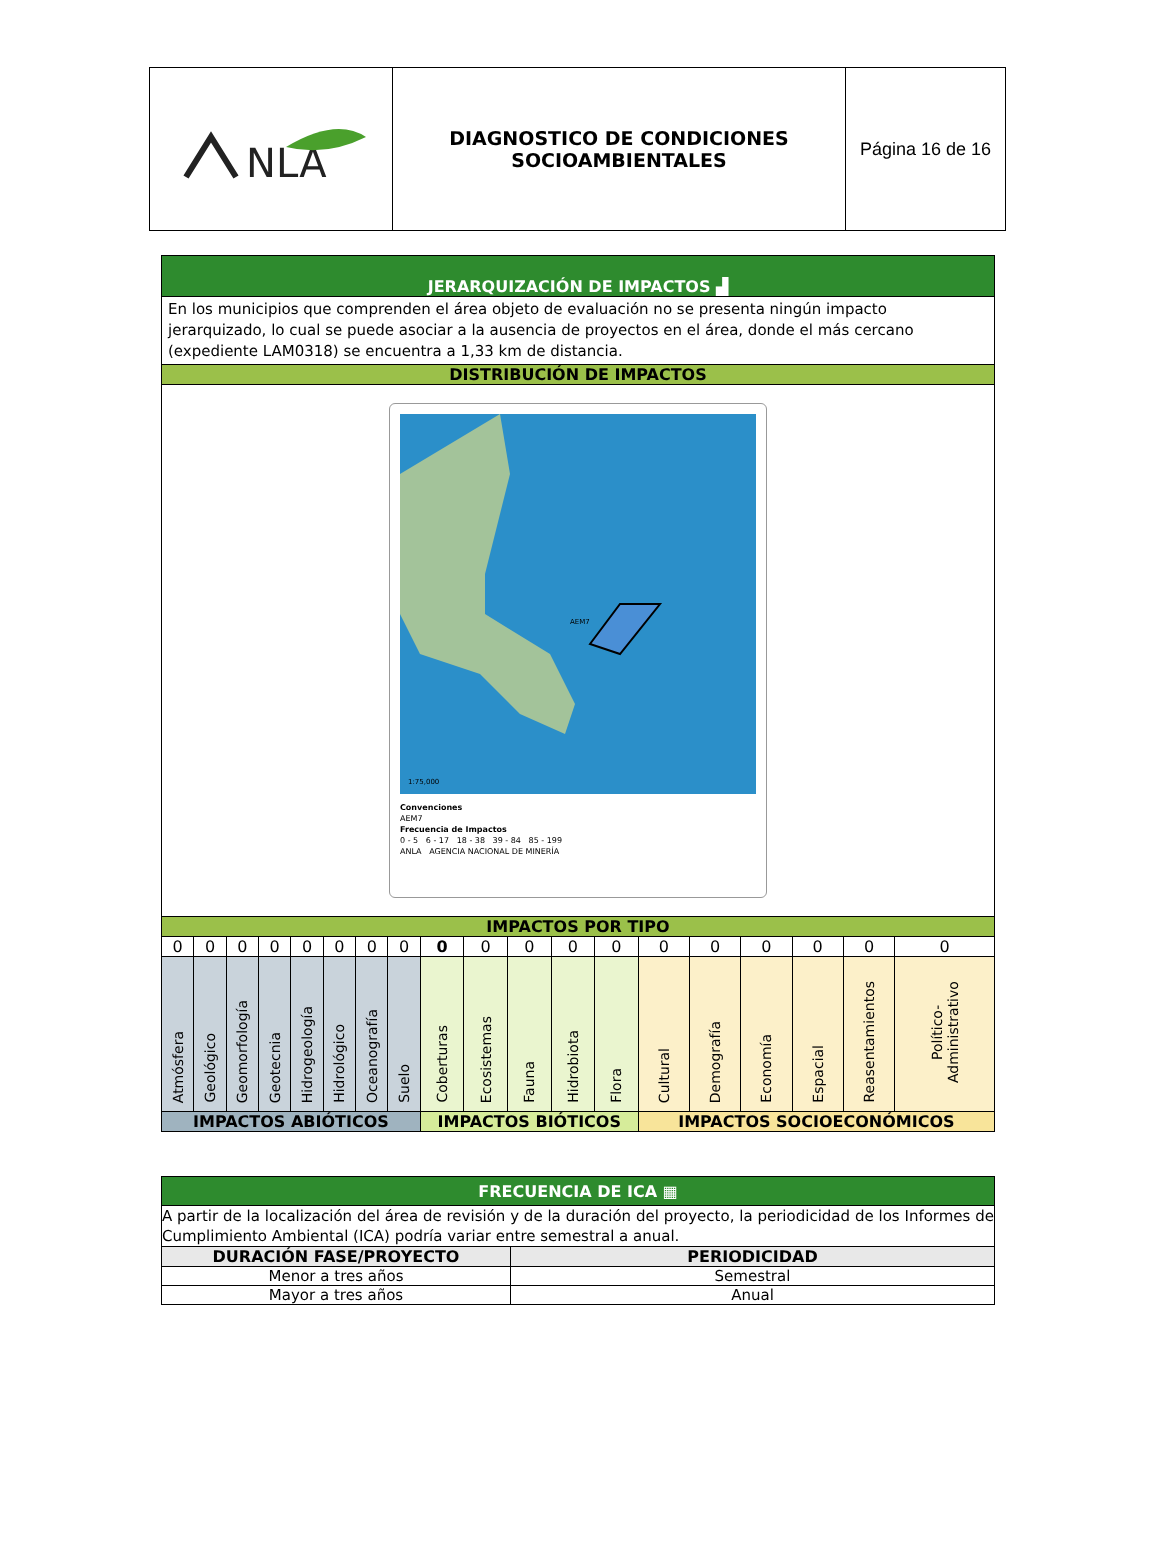| NLA | DIAGNOSTICO DE CONDICIONES SOCIOAMBIENTALES | Página 16 de 16 |
| JERARQUIZACIÓN DE IMPACTOS ▟ | | | | | | | | | | | | | | | | | | |
| En los municipios que comprenden el área objeto de evaluación no se presenta ningún impacto jerarquizado, lo cual se puede asociar a la ausencia de proyectos en el área, donde el más cercano (expediente LAM0318) se encuentra a 1,33 km de distancia. | | | | | | | | | | | | | | | | | | |
| DISTRIBUCIÓN DE IMPACTOS | | | | | | | | | | | | | | | | | | |
| AEM7 1:75,000 Convenciones AEM7 Frecuencia de Impactos 0 - 5 6 - 17 18 - 38 39 - 84 85 - 199 ANLA AGENCIA NACIONAL DE MINERÍA | | | | | | | | | | | | | | | | | | |
| IMPACTOS POR TIPO | | | | | | | | | | | | | | | | | | |
| 0 | 0 | 0 | 0 | 0 | 0 | 0 | 0 | 0 | 0 | 0 | 0 | 0 | 0 | 0 | 0 | 0 | 0 | 0 |
| Atmósfera | Geológico | Geomorfología | Geotecnia | Hidrogeología | Hidrológico | Oceanografía | Suelo | Coberturas | Ecosistemas | Fauna | Hidrobiota | Flora | Cultural | Demografía | Economía | Espacial | Reasentamientos | Político-Administrativo |
| IMPACTOS ABIÓTICOS | | | | | | | | IMPACTOS BIÓTICOS | | | | | IMPACTOS SOCIOECONÓMICOS | | | | | |
| FRECUENCIA DE ICA ▦ | |
| A partir de la localización del área de revisión y de la duración del proyecto, la periodicidad de los Informes de Cumplimiento Ambiental (ICA) podría variar entre semestral a anual. | |
| DURACIÓN FASE/PROYECTO | PERIODICIDAD |
| Menor a tres años | Semestral |
| Mayor a tres años | Anual |